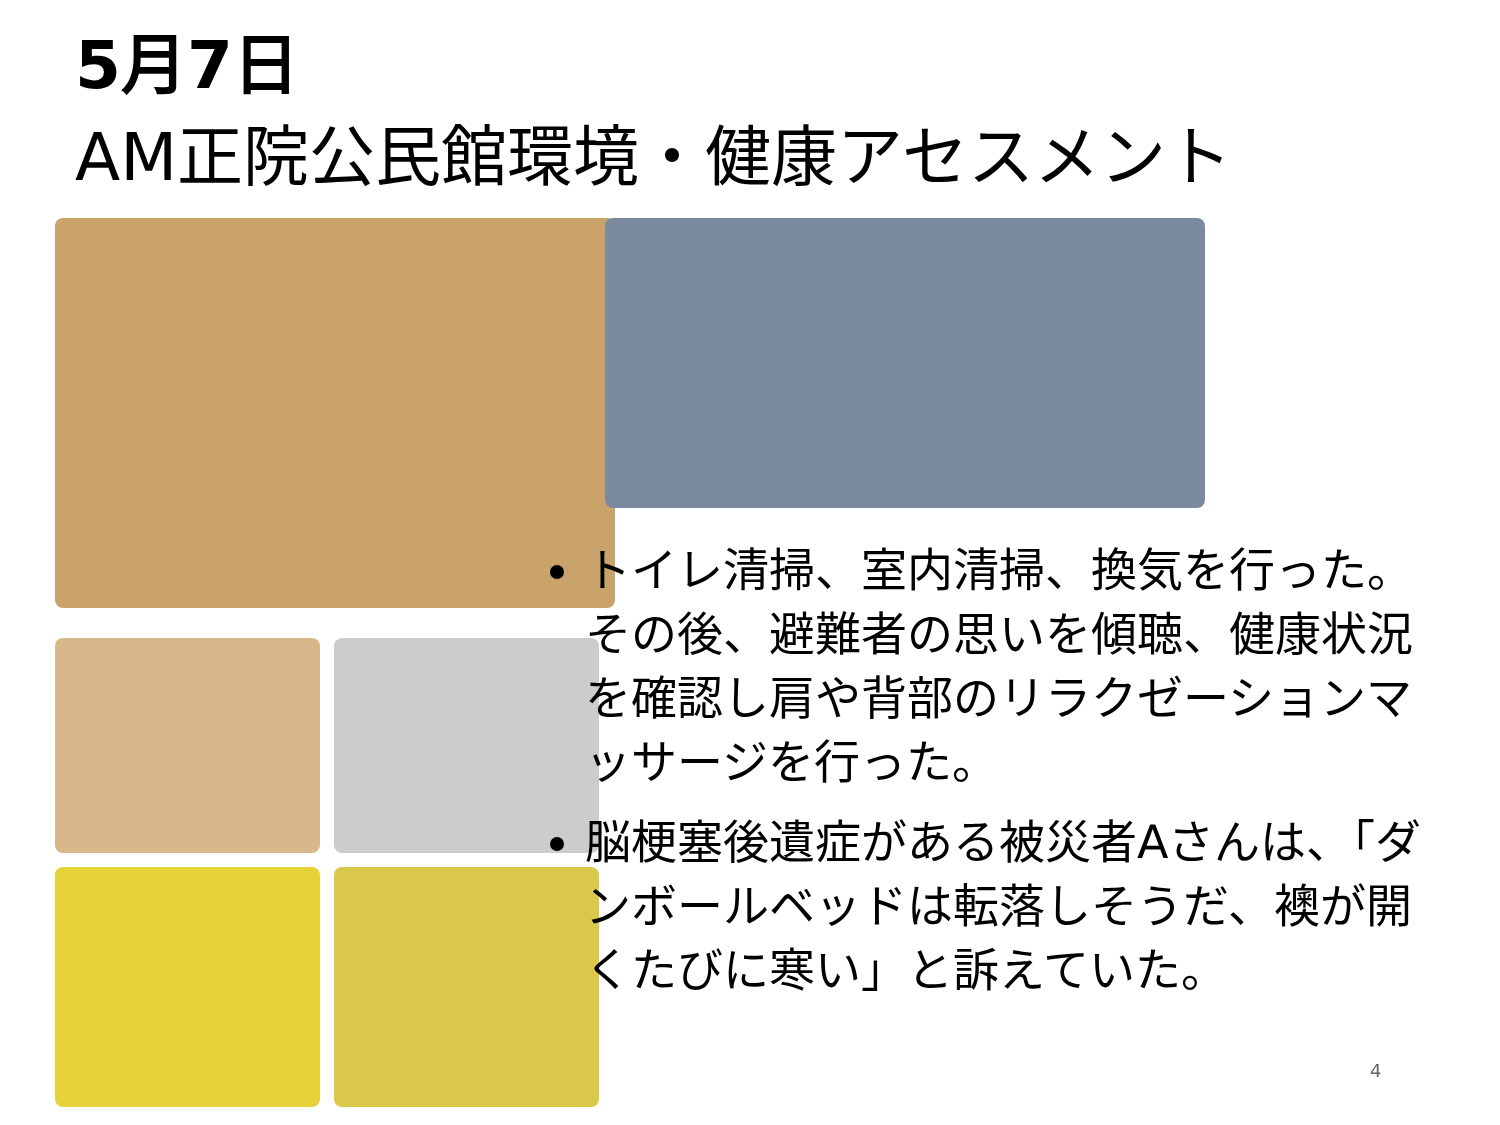5月7日
AM正院公民館環境・健康アセスメント
トイレ清掃、室内清掃、換気を行った。その後、避難者の思いを傾聴、健康状況を確認し肩や背部のリラクゼーションマッサージを行った。
脳梗塞後遺症がある被災者Aさんは、「ダンボールベッドは転落しそうだ、襖が開くたびに寒い」と訴えていた。
4